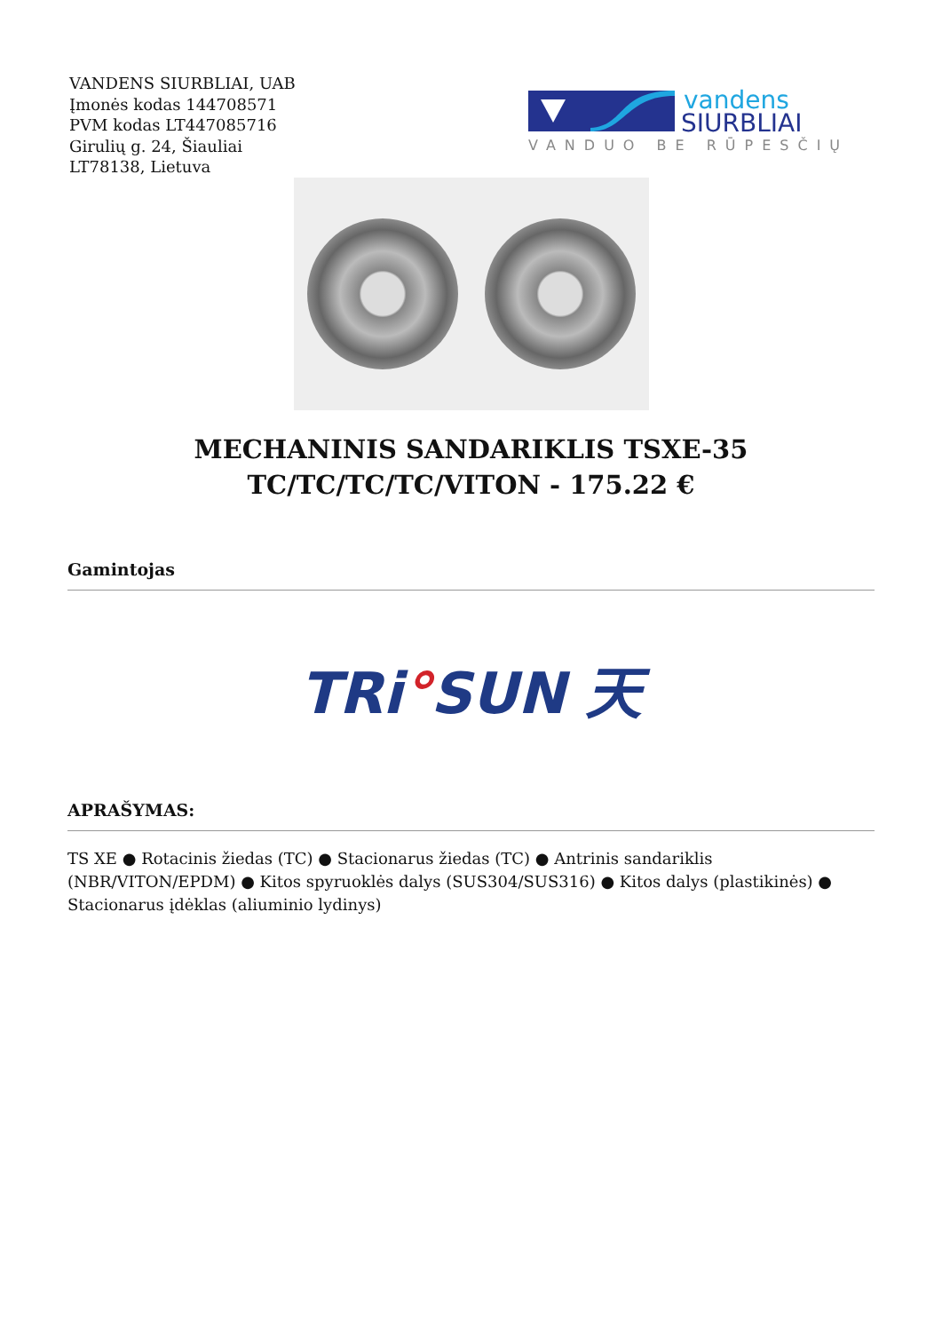VANDENS SIURBLIAI, UAB
Įmonės kodas 144708571
PVM kodas LT447085716
Girulių g. 24, Šiauliai
LT78138, Lietuva
vandens
SIURBLIAI
VANDUO BE RŪPESČIŲ
MECHANINIS SANDARIKLIS TSXE-35 TC/TC/TC/TC/VITON - 175.22 €
Gamintojas
TRi°SUN 天
APRAŠYMAS:
TS XE ● Rotacinis žiedas (TC) ● Stacionarus žiedas (TC) ● Antrinis sandariklis (NBR/VITON/EPDM) ● Kitos spyruoklės dalys (SUS304/SUS316) ● Kitos dalys (plastikinės) ● Stacionarus įdėklas (aliuminio lydinys)